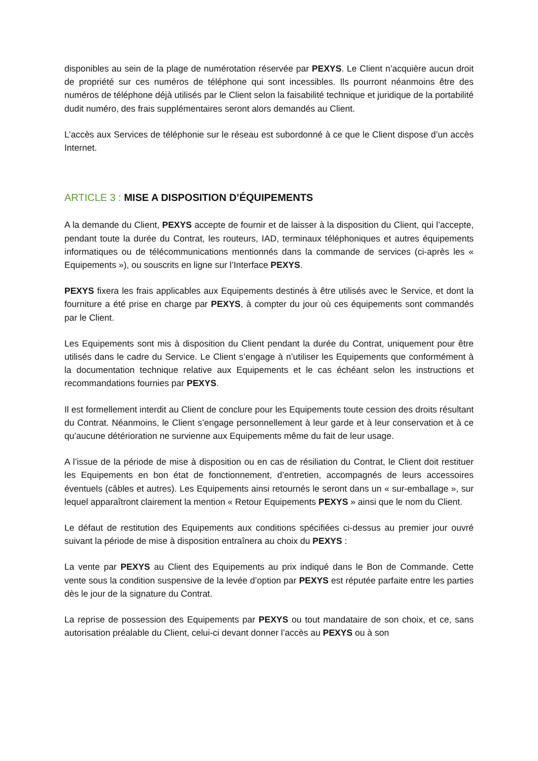disponibles au sein de la plage de numérotation réservée par PEXYS. Le Client n’acquière aucun droit de propriété sur ces numéros de téléphone qui sont incessibles. Ils pourront néanmoins être des numéros de téléphone déjà utilisés par le Client selon la faisabilité technique et juridique de la portabilité dudit numéro, des frais supplémentaires seront alors demandés au Client.
L’accès aux Services de téléphonie sur le réseau est subordonné à ce que le Client dispose d’un accès Internet.
ARTICLE 3 : MISE A DISPOSITION D’ÉQUIPEMENTS
A la demande du Client, PEXYS accepte de fournir et de laisser à la disposition du Client, qui l’accepte, pendant toute la durée du Contrat, les routeurs, IAD, terminaux téléphoniques et autres équipements informatiques ou de télécommunications mentionnés dans la commande de services (ci-après les « Equipements »), ou souscrits en ligne sur l’Interface PEXYS.
PEXYS fixera les frais applicables aux Equipements destinés à être utilisés avec le Service, et dont la fourniture a été prise en charge par PEXYS, à compter du jour où ces équipements sont commandés par le Client.
Les Equipements sont mis à disposition du Client pendant la durée du Contrat, uniquement pour être utilisés dans le cadre du Service. Le Client s’engage à n’utiliser les Equipements que conformément à la documentation technique relative aux Equipements et le cas échéant selon les instructions et recommandations fournies par PEXYS.
Il est formellement interdit au Client de conclure pour les Equipements toute cession des droits résultant du Contrat. Néanmoins, le Client s’engage personnellement à leur garde et à leur conservation et à ce qu’aucune détérioration ne survienne aux Equipements même du fait de leur usage.
A l’issue de la période de mise à disposition ou en cas de résiliation du Contrat, le Client doit restituer les Equipements en bon état de fonctionnement, d’entretien, accompagnés de leurs accessoires éventuels (câbles et autres). Les Equipements ainsi retournés le seront dans un « sur-emballage », sur lequel apparaîtront clairement la mention « Retour Equipements PEXYS » ainsi que le nom du Client.
Le défaut de restitution des Equipements aux conditions spécifiées ci-dessus au premier jour ouvré suivant la période de mise à disposition entraînera au choix du PEXYS :
La vente par PEXYS au Client des Equipements au prix indiqué dans le Bon de Commande. Cette vente sous la condition suspensive de la levée d’option par PEXYS est réputée parfaite entre les parties dès le jour de la signature du Contrat.
La reprise de possession des Equipements par PEXYS ou tout mandataire de son choix, et ce, sans autorisation préalable du Client, celui-ci devant donner l’accès au PEXYS ou à son